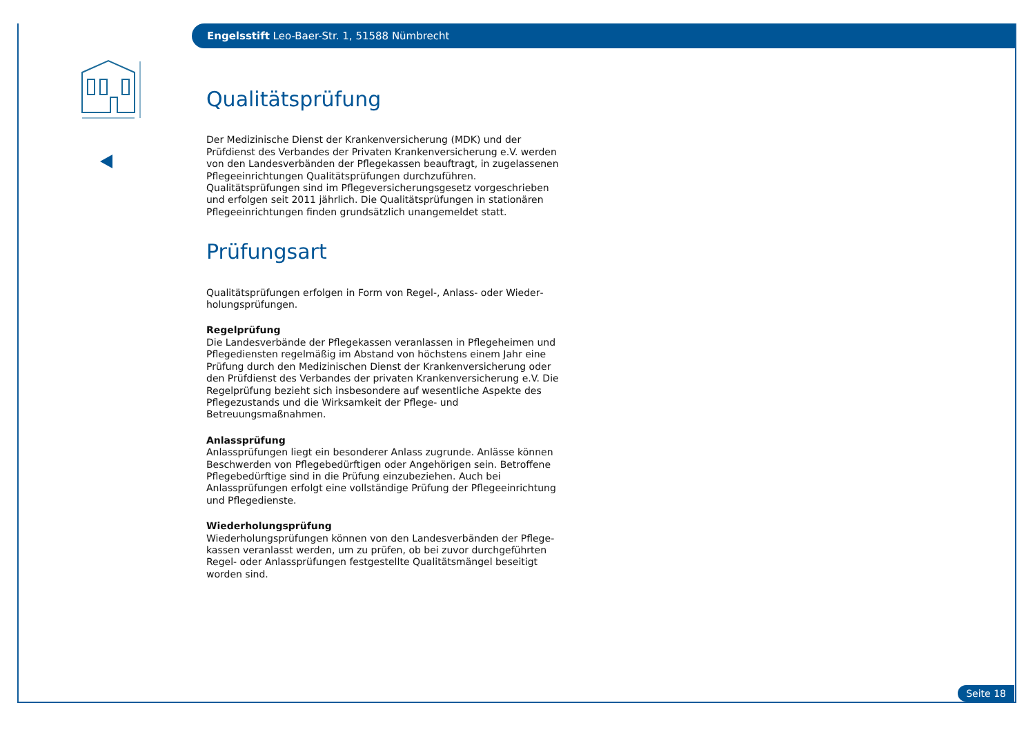Engelsstift Leo-Baer-Str. 1, 51588 Nümbrecht
Qualitätsprüfung
Der Medizinische Dienst der Krankenversicherung (MDK) und der Prüfdienst des Verbandes der Privaten Krankenversicherung e.V. werden von den Landesverbänden der Pflegekassen beauftragt, in zugelassenen Pflegeein­richtungen Qualitätsprüfungen durchzuführen. Qualitätsprüfungen sind im Pflegeversicherungsgesetz vorgeschrieben und erfolgen seit 2011 jährlich. Die Qualitätsprüfungen in stationären Pflegeeinrichtungen finden grundsätzlich unangemeldet statt.
Prüfungsart
Qualitätsprüfungen erfolgen in Form von Regel-, Anlass- oder Wieder­holungsprüfungen.
Regelprüfung
Die Landesverbände der Pflegekassen veranlassen in Pflegeheimen und Pflegediensten regelmäßig im Abstand von höchstens einem Jahr eine Prüfung durch den Medizinischen Dienst der Krankenversicherung oder den Prüfdienst des Verbandes der privaten Krankenversicherung e.V. Die Regel­prüfung bezieht sich insbesondere auf wesentliche Aspekte des Pflege­zustands und die Wirksamkeit der Pflege- und Betreuungsmaßnahmen.
Anlassprüfung
Anlassprüfungen liegt ein besonderer Anlass zugrunde. Anlässe können Be­schwerden von Pflegebedürftigen oder Angehörigen sein. Betroffene Pflege­bedürftige sind in die Prüfung einzubeziehen. Auch bei Anlassprüfungen erfolgt eine vollständige Prüfung der Pflegeeinrichtung und Pflegedienste.
Wiederholungsprüfung
Wiederholungsprüfungen können von den Landesverbänden der Pflege­kassen veranlasst werden, um zu prüfen, ob bei zuvor durchgeführten Regel- oder Anlassprüfungen festgestellte Qualitätsmängel beseitigt worden sind.
Seite 18